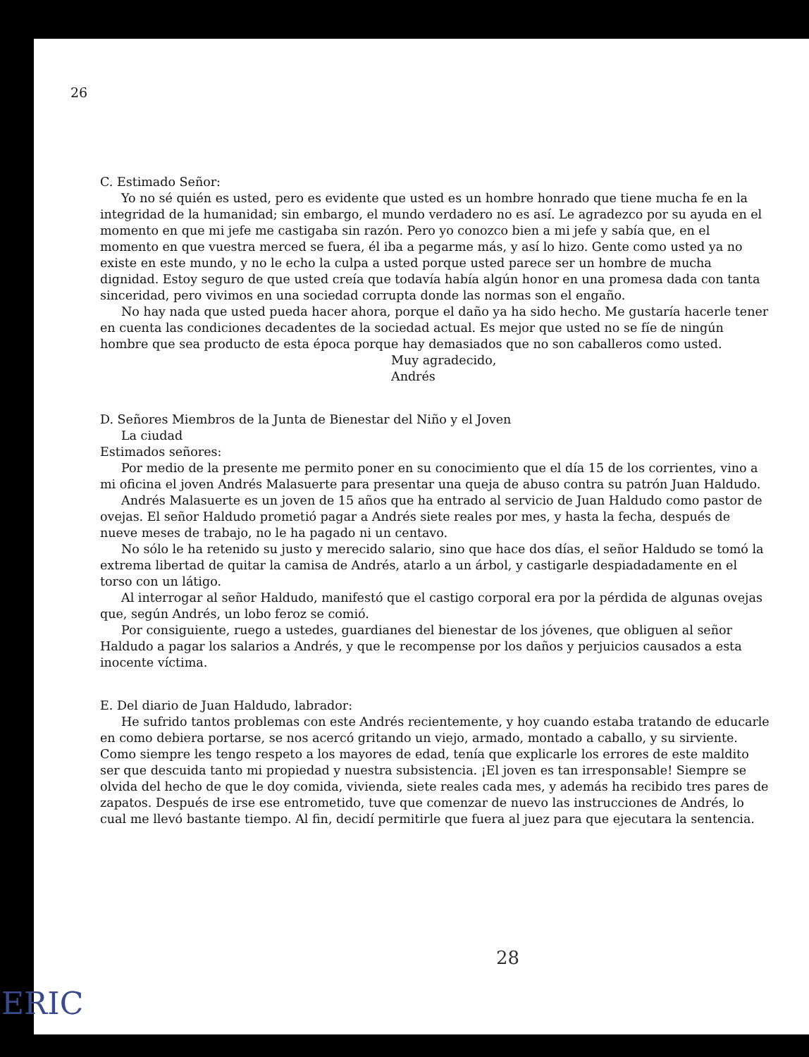26
C. Estimado Señor:
Yo no sé quién es usted, pero es evidente que usted es un hombre honrado que tiene mucha fe en la integridad de la humanidad; sin embargo, el mundo verdadero no es así. Le agradezco por su ayuda en el momento en que mi jefe me castigaba sin razón. Pero yo conozco bien a mi jefe y sabía que, en el momento en que vuestra merced se fuera, él iba a pegarme más, y así lo hizo. Gente como usted ya no existe en este mundo, y no le echo la culpa a usted porque usted parece ser un hombre de mucha dignidad. Estoy seguro de que usted creía que todavía había algún honor en una promesa dada con tanta sinceridad, pero vivimos en una sociedad corrupta donde las normas son el engaño.
No hay nada que usted pueda hacer ahora, porque el daño ya ha sido hecho. Me gustaría hacerle tener en cuenta las condiciones decadentes de la sociedad actual. Es mejor que usted no se fíe de ningún hombre que sea producto de esta época porque hay demasiados que no son caballeros como usted.
Muy agradecido,
Andrés
D. Señores Miembros de la Junta de Bienestar del Niño y el Joven
La ciudad
Estimados señores:
Por medio de la presente me permito poner en su conocimiento que el día 15 de los corrientes, vino a mi oficina el joven Andrés Malasuerte para presentar una queja de abuso contra su patrón Juan Haldudo.
Andrés Malasuerte es un joven de 15 años que ha entrado al servicio de Juan Haldudo como pastor de ovejas. El señor Haldudo prometió pagar a Andrés siete reales por mes, y hasta la fecha, después de nueve meses de trabajo, no le ha pagado ni un centavo.
No sólo le ha retenido su justo y merecido salario, sino que hace dos días, el señor Haldudo se tomó la extrema libertad de quitar la camisa de Andrés, atarlo a un árbol, y castigarle despiadadamente en el torso con un látigo.
Al interrogar al señor Haldudo, manifestó que el castigo corporal era por la pérdida de algunas ovejas que, según Andrés, un lobo feroz se comió.
Por consiguiente, ruego a ustedes, guardianes del bienestar de los jóvenes, que obliguen al señor Haldudo a pagar los salarios a Andrés, y que le recompense por los daños y perjuicios causados a esta inocente víctima.
E. Del diario de Juan Haldudo, labrador:
He sufrido tantos problemas con este Andrés recientemente, y hoy cuando estaba tratando de educarle en como debiera portarse, se nos acercó gritando un viejo, armado, montado a caballo, y su sirviente. Como siempre les tengo respeto a los mayores de edad, tenía que explicarle los errores de este maldito ser que descuida tanto mi propiedad y nuestra subsistencia. ¡El joven es tan irresponsable! Siempre se olvida del hecho de que le doy comida, vivienda, siete reales cada mes, y además ha recibido tres pares de zapatos. Después de irse ese entrometido, tuve que comenzar de nuevo las instrucciones de Andrés, lo cual me llevó bastante tiempo. Al fin, decidí permitirle que fuera al juez para que ejecutara la sentencia.
28
ERIC